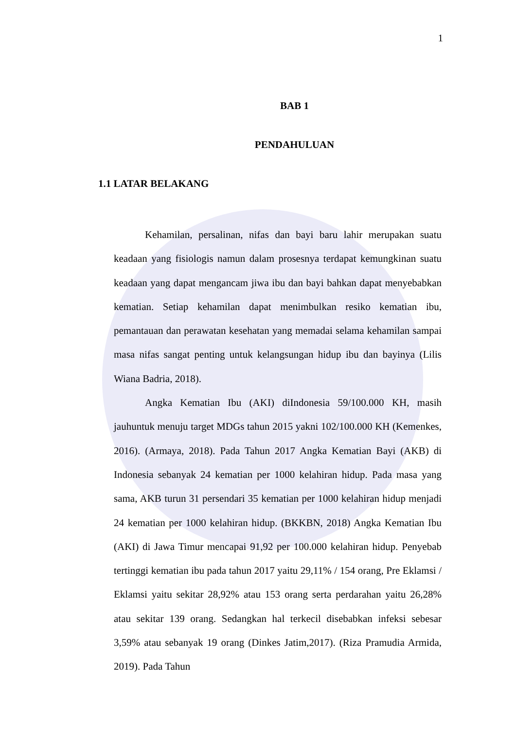1
BAB 1
PENDAHULUAN
1.1 LATAR BELAKANG
Kehamilan, persalinan, nifas dan bayi baru lahir merupakan suatu keadaan yang fisiologis namun dalam prosesnya terdapat kemungkinan suatu keadaan yang dapat mengancam jiwa ibu dan bayi bahkan dapat menyebabkan kematian. Setiap kehamilan dapat menimbulkan resiko kematian ibu, pemantauan dan perawatan kesehatan yang memadai selama kehamilan sampai masa nifas sangat penting untuk kelangsungan hidup ibu dan bayinya (Lilis Wiana Badria, 2018).
Angka Kematian Ibu (AKI) diIndonesia 59/100.000 KH, masih jauhuntuk menuju target MDGs tahun 2015 yakni 102/100.000 KH (Kemenkes, 2016). (Armaya, 2018). Pada Tahun 2017 Angka Kematian Bayi (AKB) di Indonesia sebanyak 24 kematian per 1000 kelahiran hidup. Pada masa yang sama, AKB turun 31 persendari 35 kematian per 1000 kelahiran hidup menjadi 24 kematian per 1000 kelahiran hidup. (BKKBN, 2018) Angka Kematian Ibu (AKI) di Jawa Timur mencapai 91,92 per 100.000 kelahiran hidup. Penyebab tertinggi kematian ibu pada tahun 2017 yaitu 29,11% / 154 orang, Pre Eklamsi / Eklamsi yaitu sekitar 28,92% atau 153 orang serta perdarahan yaitu 26,28% atau sekitar 139 orang. Sedangkan hal terkecil disebabkan infeksi sebesar 3,59% atau sebanyak 19 orang (Dinkes Jatim,2017). (Riza Pramudia Armida, 2019). Pada Tahun